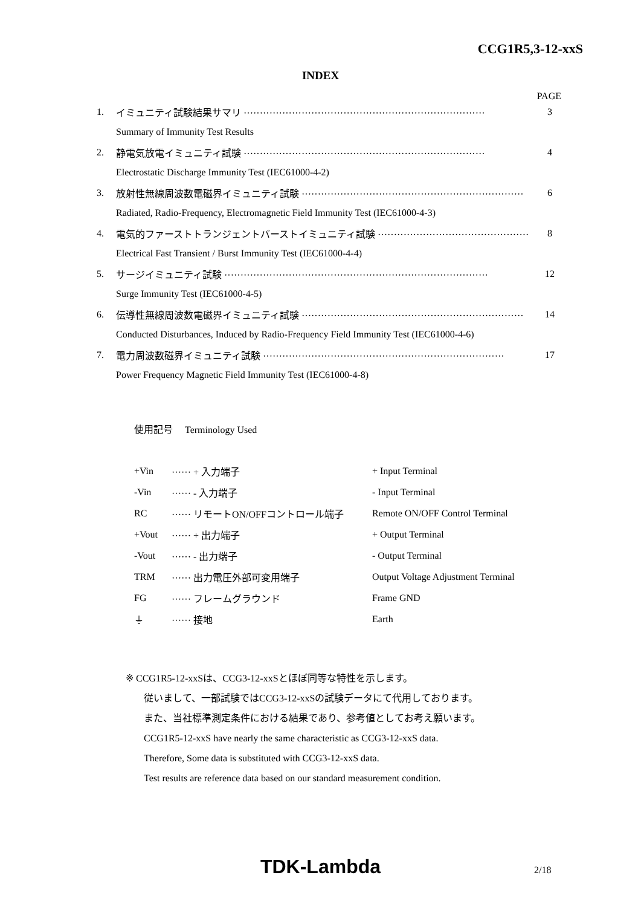CCG1R5,3-12-xxS
INDEX
PAGE
| 1. | イミュニティ試験結果サマリ ··········································································· | 3 |
| | Summary of Immunity Test Results | |
| 2. | 静電気放電イミュニティ試験 ··········································································· | 4 |
| | Electrostatic Discharge Immunity Test (IEC61000-4-2) | |
| 3. | 放射性無線周波数電磁界イミュニティ試験 ····································································· | 6 |
| | Radiated, Radio-Frequency, Electromagnetic Field Immunity Test (IEC61000-4-3) | |
| 4. | 電気的ファーストトランジェントバーストイミュニティ試験 ··············································· | 8 |
| | Electrical Fast Transient / Burst Immunity Test (IEC61000-4-4) | |
| 5. | サージイミュニティ試験 ·················································································· | 12 |
| | Surge Immunity Test (IEC61000-4-5) | |
| 6. | 伝導性無線周波数電磁界イミュニティ試験 ····································································· | 14 |
| | Conducted Disturbances, Induced by Radio-Frequency Field Immunity Test (IEC61000-4-6) | |
| 7. | 電力周波数磁界イミュニティ試験 ··········································································· | 17 |
| | Power Frequency Magnetic Field Immunity Test (IEC61000-4-8) | |
使用記号 Terminology Used
| +Vin | ······ + 入力端子 | + Input Terminal |
| -Vin | ······ - 入力端子 | - Input Terminal |
| RC | ······ リモートON/OFFコントロール端子 | Remote ON/OFF Control Terminal |
| +Vout | ······ + 出力端子 | + Output Terminal |
| -Vout | ······ - 出力端子 | - Output Terminal |
| TRM | ······ 出力電圧外部可変用端子 | Output Voltage Adjustment Terminal |
| FG | ······ フレームグラウンド | Frame GND |
| ⏚ | ······ 接地 | Earth |
※ CCG1R5-12-xxSは、CCG3-12-xxSとほぼ同等な特性を示します。
従いまして、一部試験ではCCG3-12-xxSの試験データにて代用しております。
また、当社標準測定条件における結果であり、参考値としてお考え願います。
CCG1R5-12-xxS have nearly the same characteristic as CCG3-12-xxS data.
Therefore, Some data is substituted with CCG3-12-xxS data.
Test results are reference data based on our standard measurement condition.
TDK-Lambda 2/18